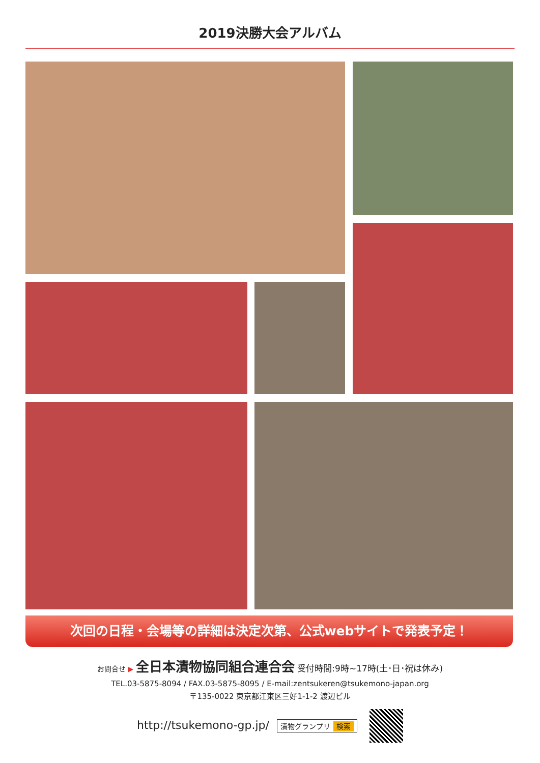2019決勝大会アルバム
次回の日程・会場等の詳細は決定次第、公式webサイトで発表予定！
お問合せ ▶ 全日本漬物協同組合連合会 受付時間:9時~17時(土･日･祝は休み)
TEL.03-5875-8094 / FAX.03-5875-8095 / E-mail:zentsukeren@tsukemono-japan.org
〒135-0022 東京都江東区三好1-1-2 渡辺ビル
http://tsukemono-gp.jp/ 漬物グランプリ 検索